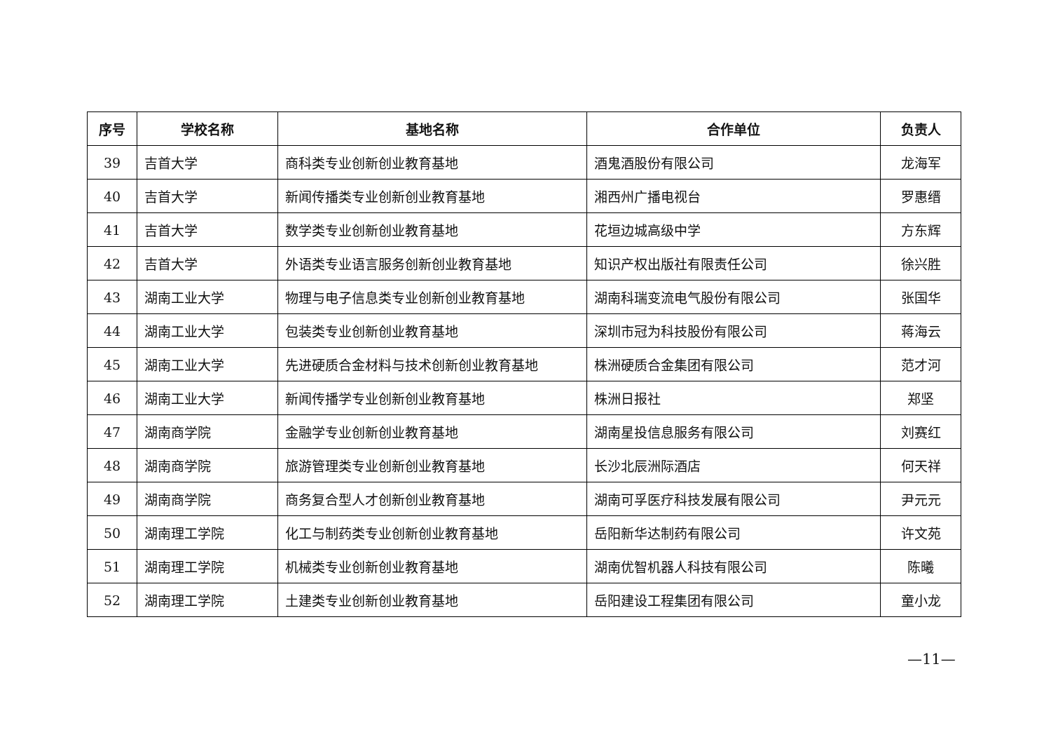| 序号 | 学校名称 | 基地名称 | 合作单位 | 负责人 |
| --- | --- | --- | --- | --- |
| 39 | 吉首大学 | 商科类专业创新创业教育基地 | 酒鬼酒股份有限公司 | 龙海军 |
| 40 | 吉首大学 | 新闻传播类专业创新创业教育基地 | 湘西州广播电视台 | 罗惠缙 |
| 41 | 吉首大学 | 数学类专业创新创业教育基地 | 花垣边城高级中学 | 方东辉 |
| 42 | 吉首大学 | 外语类专业语言服务创新创业教育基地 | 知识产权出版社有限责任公司 | 徐兴胜 |
| 43 | 湖南工业大学 | 物理与电子信息类专业创新创业教育基地 | 湖南科瑞变流电气股份有限公司 | 张国华 |
| 44 | 湖南工业大学 | 包装类专业创新创业教育基地 | 深圳市冠为科技股份有限公司 | 蒋海云 |
| 45 | 湖南工业大学 | 先进硬质合金材料与技术创新创业教育基地 | 株洲硬质合金集团有限公司 | 范才河 |
| 46 | 湖南工业大学 | 新闻传播学专业创新创业教育基地 | 株洲日报社 | 郑坚 |
| 47 | 湖南商学院 | 金融学专业创新创业教育基地 | 湖南星投信息服务有限公司 | 刘赛红 |
| 48 | 湖南商学院 | 旅游管理类专业创新创业教育基地 | 长沙北辰洲际酒店 | 何天祥 |
| 49 | 湖南商学院 | 商务复合型人才创新创业教育基地 | 湖南可孚医疗科技发展有限公司 | 尹元元 |
| 50 | 湖南理工学院 | 化工与制药类专业创新创业教育基地 | 岳阳新华达制药有限公司 | 许文苑 |
| 51 | 湖南理工学院 | 机械类专业创新创业教育基地 | 湖南优智机器人科技有限公司 | 陈曦 |
| 52 | 湖南理工学院 | 土建类专业创新创业教育基地 | 岳阳建设工程集团有限公司 | 童小龙 |
—11—